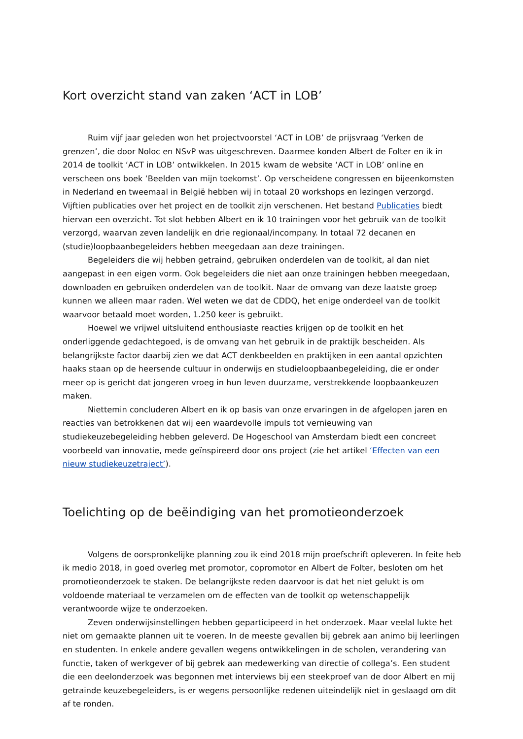Kort overzicht stand van zaken ‘ACT in LOB’
Ruim vijf jaar geleden won het projectvoorstel ‘ACT in LOB’ de prijsvraag ‘Verken de grenzen’, die door Noloc en NSvP was uitgeschreven. Daarmee konden Albert de Folter en ik in 2014 de toolkit ‘ACT in LOB’ ontwikkelen. In 2015 kwam de website ‘ACT in LOB’ online en verscheen ons boek ‘Beelden van mijn toekomst’. Op verscheidene congressen en bijeenkomsten in Nederland en tweemaal in België hebben wij in totaal 20 workshops en lezingen verzorgd. Vijftien publicaties over het project en de toolkit zijn verschenen. Het bestand Publicaties biedt hiervan een overzicht. Tot slot hebben Albert en ik 10 trainingen voor het gebruik van de toolkit verzorgd, waarvan zeven landelijk en drie regionaal/incompany. In totaal 72 decanen en (studie)loopbaanbegeleiders hebben meegedaan aan deze trainingen.
Begeleiders die wij hebben getraind, gebruiken onderdelen van de toolkit, al dan niet aangepast in een eigen vorm. Ook begeleiders die niet aan onze trainingen hebben meegedaan, downloaden en gebruiken onderdelen van de toolkit. Naar de omvang van deze laatste groep kunnen we alleen maar raden. Wel weten we dat de CDDQ, het enige onderdeel van de toolkit waarvoor betaald moet worden, 1.250 keer is gebruikt.
Hoewel we vrijwel uitsluitend enthousiaste reacties krijgen op de toolkit en het onderliggende gedachtegoed, is de omvang van het gebruik in de praktijk bescheiden. Als belangrijkste factor daarbij zien we dat ACT denkbeelden en praktijken in een aantal opzichten haaks staan op de heersende cultuur in onderwijs en studieloopbaanbegeleiding, die er onder meer op is gericht dat jongeren vroeg in hun leven duurzame, verstrekkende loopbaankeuzen maken.
Niettemin concluderen Albert en ik op basis van onze ervaringen in de afgelopen jaren en reacties van betrokkenen dat wij een waardevolle impuls tot vernieuwing van studiekeuzebegeleiding hebben geleverd. De Hogeschool van Amsterdam biedt een concreet voorbeeld van innovatie, mede geïnspireerd door ons project (zie het artikel ‘Effecten van een nieuw studiekeuzetraject’).
Toelichting op de beëindiging van het promotieonderzoek
Volgens de oorspronkelijke planning zou ik eind 2018 mijn proefschrift opleveren. In feite heb ik medio 2018, in goed overleg met promotor, copromotor en Albert de Folter, besloten om het promotieonderzoek te staken. De belangrijkste reden daarvoor is dat het niet gelukt is om voldoende materiaal te verzamelen om de effecten van de toolkit op wetenschappelijk verantwoorde wijze te onderzoeken.
Zeven onderwijsinstellingen hebben geparticipeerd in het onderzoek. Maar veelal lukte het niet om gemaakte plannen uit te voeren. In de meeste gevallen bij gebrek aan animo bij leerlingen en studenten. In enkele andere gevallen wegens ontwikkelingen in de scholen, verandering van functie, taken of werkgever of bij gebrek aan medewerking van directie of collega’s. Een student die een deelonderzoek was begonnen met interviews bij een steekproef van de door Albert en mij getrainde keuzebegeleiders, is er wegens persoonlijke redenen uiteindelijk niet in geslaagd om dit af te ronden.